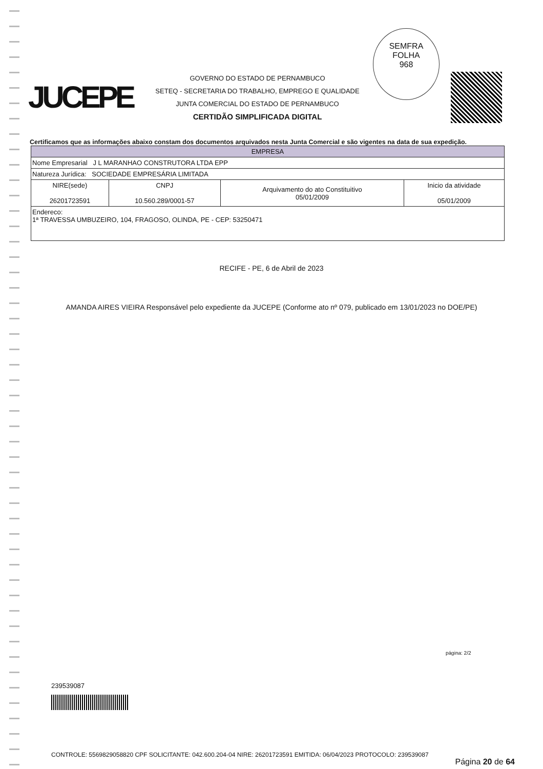SEMFRA
FOLHA
968
JUCEPE
GOVERNO DO ESTADO DE PERNAMBUCO
SETEQ - SECRETARIA DO TRABALHO, EMPREGO E QUALIDADE
JUNTA COMERCIAL DO ESTADO DE PERNAMBUCO
CERTIDÃO SIMPLIFICADA DIGITAL
Certificamos que as informações abaixo constam dos documentos arquivados nesta Junta Comercial e são vigentes na data de sua expedição.
| EMPRESA | | | |
| --- | --- | --- | --- |
| Nome Empresarial J L MARANHAO CONSTRUTORA LTDA EPP | | | |
| Natureza Jurídica: SOCIEDADE EMPRESÁRIA LIMITADA | | | |
| NIRE(sede) 26201723591 | CNPJ 10.560.289/0001-57 | Arquivamento do ato Constituitivo 05/01/2009 | Inicio da atividade 05/01/2009 |
| Endereco: 1ª TRAVESSA UMBUZEIRO, 104, FRAGOSO, OLINDA, PE - CEP: 53250471 | | | |
RECIFE - PE, 6 de Abril de 2023
AMANDA AIRES VIEIRA Responsável pelo expediente da JUCEPE (Conforme ato nº 079, publicado em 13/01/2023 no DOE/PE)
página: 2/2
239539087
CONTROLE: 5569829058820 CPF SOLICITANTE: 042.600.204-04 NIRE: 26201723591 EMITIDA: 06/04/2023 PROTOCOLO: 239539087
Página 20 de 64